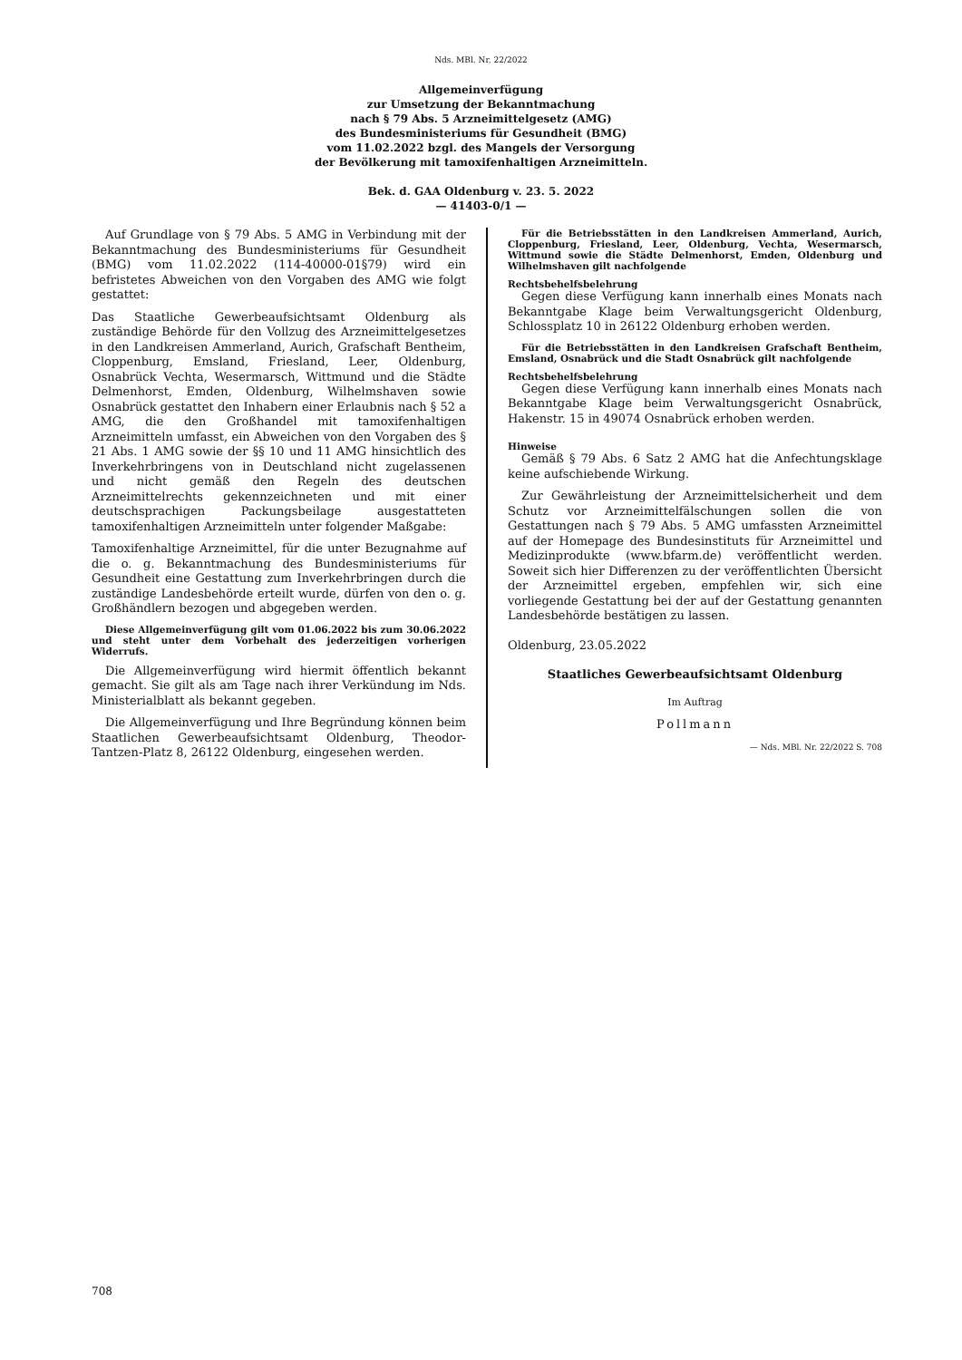Nds. MBl. Nr. 22/2022
Allgemeinverfügung
zur Umsetzung der Bekanntmachung
nach § 79 Abs. 5 Arzneimittelgesetz (AMG)
des Bundesministeriums für Gesundheit (BMG)
vom 11.02.2022 bzgl. des Mangels der Versorgung
der Bevölkerung mit tamoxifenhaltigen Arzneimitteln.
Bek. d. GAA Oldenburg v. 23. 5. 2022
— 41403-0/1 —
Auf Grundlage von § 79 Abs. 5 AMG in Verbindung mit der Bekanntmachung des Bundesministeriums für Gesundheit (BMG) vom 11.02.2022 (114-40000-01§79) wird ein befristetes Abweichen von den Vorgaben des AMG wie folgt gestattet:
Das Staatliche Gewerbeaufsichtsamt Oldenburg als zuständige Behörde für den Vollzug des Arzneimittelgesetzes in den Landkreisen Ammerland, Aurich, Grafschaft Bentheim, Cloppenburg, Emsland, Friesland, Leer, Oldenburg, Osnabrück Vechta, Wesermarsch, Wittmund und die Städte Delmenhorst, Emden, Oldenburg, Wilhelmshaven sowie Osnabrück gestattet den Inhabern einer Erlaubnis nach § 52 a AMG, die den Großhandel mit tamoxifenhaltigen Arzneimitteln umfasst, ein Abweichen von den Vorgaben des § 21 Abs. 1 AMG sowie der §§ 10 und 11 AMG hinsichtlich des Inverkehrbringens von in Deutschland nicht zugelassenen und nicht gemäß den Regeln des deutschen Arzneimittelrechts gekennzeichneten und mit einer deutschsprachigen Packungsbeilage ausgestatteten tamoxifenhaltigen Arzneimitteln unter folgender Maßgabe:
Tamoxifenhaltige Arzneimittel, für die unter Bezugnahme auf die o. g. Bekanntmachung des Bundesministeriums für Gesundheit eine Gestattung zum Inverkehrbringen durch die zuständige Landesbehörde erteilt wurde, dürfen von den o. g. Großhändlern bezogen und abgegeben werden.
Diese Allgemeinverfügung gilt vom 01.06.2022 bis zum 30.06.2022 und steht unter dem Vorbehalt des jederzeitigen vorherigen Widerrufs.
Die Allgemeinverfügung wird hiermit öffentlich bekannt gemacht. Sie gilt als am Tage nach ihrer Verkündung im Nds. Ministerialblatt als bekannt gegeben.
Die Allgemeinverfügung und Ihre Begründung können beim Staatlichen Gewerbeaufsichtsamt Oldenburg, Theodor-Tantzen-Platz 8, 26122 Oldenburg, eingesehen werden.
Für die Betriebsstätten in den Landkreisen Ammerland, Aurich, Cloppenburg, Friesland, Leer, Oldenburg, Vechta, Wesermarsch, Wittmund sowie die Städte Delmenhorst, Emden, Oldenburg und Wilhelmshaven gilt nachfolgende
Rechtsbehelfsbelehrung
Gegen diese Verfügung kann innerhalb eines Monats nach Bekanntgabe Klage beim Verwaltungsgericht Oldenburg, Schlossplatz 10 in 26122 Oldenburg erhoben werden.
Für die Betriebsstätten in den Landkreisen Grafschaft Bentheim, Emsland, Osnabrück und die Stadt Osnabrück gilt nachfolgende
Rechtsbehelfsbelehrung
Gegen diese Verfügung kann innerhalb eines Monats nach Bekanntgabe Klage beim Verwaltungsgericht Osnabrück, Hakenstr. 15 in 49074 Osnabrück erhoben werden.
Hinweise
Gemäß § 79 Abs. 6 Satz 2 AMG hat die Anfechtungsklage keine aufschiebende Wirkung.
Zur Gewährleistung der Arzneimittelsicherheit und dem Schutz vor Arzneimittelfälschungen sollen die von Gestattungen nach § 79 Abs. 5 AMG umfassten Arzneimittel auf der Homepage des Bundesinstituts für Arzneimittel und Medizinprodukte (www.bfarm.de) veröffentlicht werden. Soweit sich hier Differenzen zu der veröffentlichten Übersicht der Arzneimittel ergeben, empfehlen wir, sich eine vorliegende Gestattung bei der auf der Gestattung genannten Landesbehörde bestätigen zu lassen.
Oldenburg, 23.05.2022
Staatliches Gewerbeaufsichtsamt Oldenburg
Im Auftrag
Pollmann
— Nds. MBl. Nr. 22/2022 S. 708
708